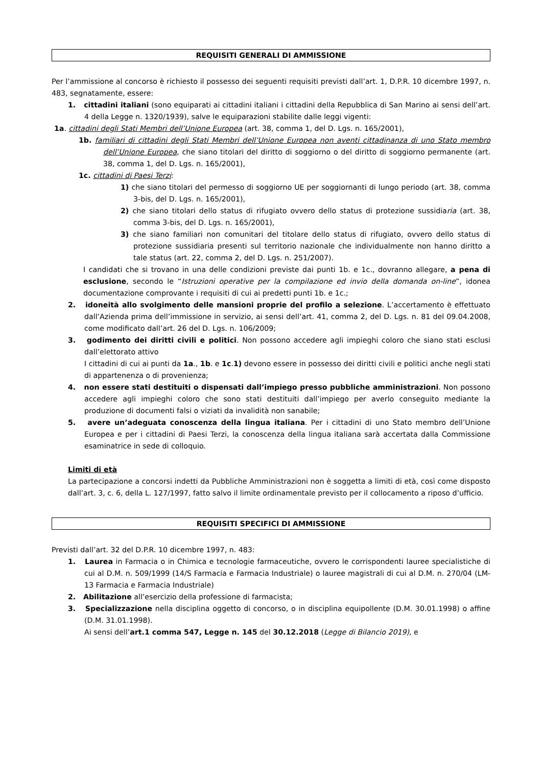REQUISITI GENERALI DI AMMISSIONE
Per l’ammissione al concorso è richiesto il possesso dei seguenti requisiti previsti dall’art. 1, D.P.R. 10 dicembre 1997, n. 483, segnatamente, essere:
1. cittadini italiani (sono equiparati ai cittadini italiani i cittadini della Repubblica di San Marino ai sensi dell’art. 4 della Legge n. 1320/1939), salve le equiparazioni stabilite dalle leggi vigenti:
1a. cittadini degli Stati Membri dell’Unione Europea (art. 38, comma 1, del D. Lgs. n. 165/2001),
1b. familiari di cittadini degli Stati Membri dell’Unione Europea non aventi cittadinanza di uno Stato membro dell’Unione Europea, che siano titolari del diritto di soggiorno o del diritto di soggiorno permanente (art. 38, comma 1, del D. Lgs. n. 165/2001),
1c. cittadini di Paesi Terzi:
1) che siano titolari del permesso di soggiorno UE per soggiornanti di lungo periodo (art. 38, comma 3-bis, del D. Lgs. n. 165/2001),
2) che siano titolari dello status di rifugiato ovvero dello status di protezione sussidiaria (art. 38, comma 3-bis, del D. Lgs. n. 165/2001),
3) che siano familiari non comunitari del titolare dello status di rifugiato, ovvero dello status di protezione sussidiaria presenti sul territorio nazionale che individualmente non hanno diritto a tale status (art. 22, comma 2, del D. Lgs. n. 251/2007).
I candidati che si trovano in una delle condizioni previste dai punti 1b. e 1c., dovranno allegare, a pena di esclusione, secondo le “Istruzioni operative per la compilazione ed invio della domanda on-line”, idonea documentazione comprovante i requisiti di cui ai predetti punti 1b. e 1c.;
2. idoneità allo svolgimento delle mansioni proprie del profilo a selezione. L’accertamento è effettuato dall’Azienda prima dell’immissione in servizio, ai sensi dell’art. 41, comma 2, del D. Lgs. n. 81 del 09.04.2008, come modificato dall’art. 26 del D. Lgs. n. 106/2009;
3. godimento dei diritti civili e politici. Non possono accedere agli impieghi coloro che siano stati esclusi dall’elettorato attivo
I cittadini di cui ai punti da 1a., 1b. e 1c.1) devono essere in possesso dei diritti civili e politici anche negli stati di appartenenza o di provenienza;
4. non essere stati destituiti o dispensati dall’impiego presso pubbliche amministrazioni. Non possono accedere agli impieghi coloro che sono stati destituiti dall’impiego per averlo conseguito mediante la produzione di documenti falsi o viziati da invalidità non sanabile;
5. avere un’adeguata conoscenza della lingua italiana. Per i cittadini di uno Stato membro dell’Unione Europea e per i cittadini di Paesi Terzi, la conoscenza della lingua italiana sarà accertata dalla Commissione esaminatrice in sede di colloquio.
Limiti di età
La partecipazione a concorsi indetti da Pubbliche Amministrazioni non è soggetta a limiti di età, così come disposto dall’art. 3, c. 6, della L. 127/1997, fatto salvo il limite ordinamentale previsto per il collocamento a riposo d’ufficio.
REQUISITI SPECIFICI DI AMMISSIONE
Previsti dall’art. 32 del D.P.R. 10 dicembre 1997, n. 483:
1. Laurea in Farmacia o in Chimica e tecnologie farmaceutiche, ovvero le corrispondenti lauree specialistiche di cui al D.M. n. 509/1999 (14/S Farmacia e Farmacia Industriale) o lauree magistrali di cui al D.M. n. 270/04 (LM-13 Farmacia e Farmacia Industriale)
2. Abilitazione all’esercizio della professione di farmacista;
3. Specializzazione nella disciplina oggetto di concorso, o in disciplina equipollente (D.M. 30.01.1998) o affine (D.M. 31.01.1998).
Ai sensi dell’art.1 comma 547, Legge n. 145 del 30.12.2018 (Legge di Bilancio 2019), e